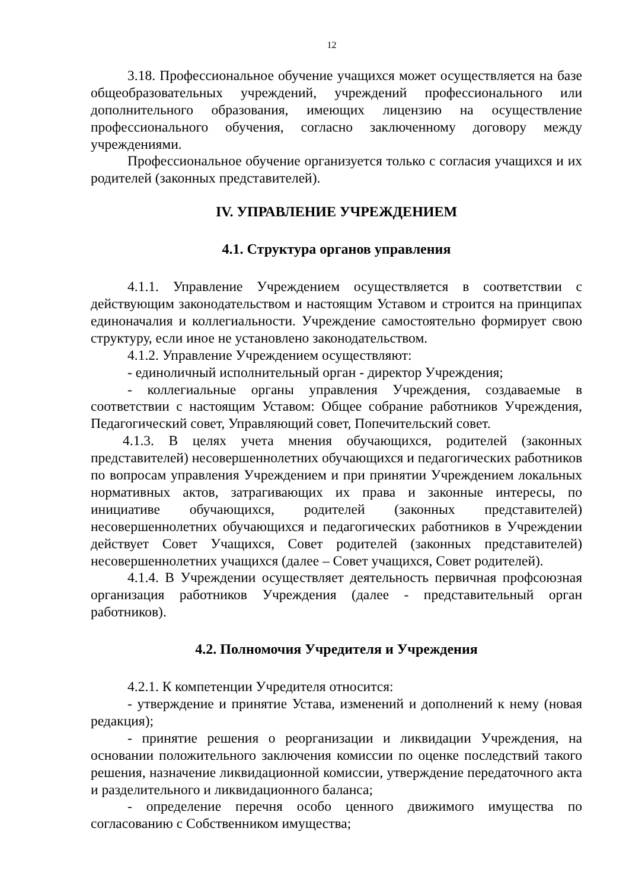12
3.18. Профессиональное обучение учащихся может осуществляется на базе общеобразовательных учреждений, учреждений профессионального или дополнительного образования, имеющих лицензию на осуществление профессионального обучения, согласно заключенному договору между учреждениями.
Профессиональное обучение организуется только с согласия учащихся и их родителей (законных представителей).
IV. УПРАВЛЕНИЕ УЧРЕЖДЕНИЕМ
4.1. Структура органов управления
4.1.1. Управление Учреждением осуществляется в соответствии с действующим законодательством и настоящим Уставом и строится на принципах единоначалия и коллегиальности. Учреждение самостоятельно формирует свою структуру, если иное не установлено законодательством.
4.1.2. Управление Учреждением осуществляют:
- единоличный исполнительный орган - директор Учреждения;
- коллегиальные органы управления Учреждения, создаваемые в соответствии с настоящим Уставом: Общее собрание работников Учреждения, Педагогический совет, Управляющий совет, Попечительский совет.
4.1.3. В целях учета мнения обучающихся, родителей (законных представителей) несовершеннолетних обучающихся и педагогических работников по вопросам управления Учреждением и при принятии Учреждением локальных нормативных актов, затрагивающих их права и законные интересы, по инициативе обучающихся, родителей (законных представителей) несовершеннолетних обучающихся и педагогических работников в Учреждении действует Совет Учащихся, Совет родителей (законных представителей) несовершеннолетних учащихся (далее – Совет учащихся, Совет родителей).
4.1.4. В Учреждении осуществляет деятельность первичная профсоюзная организация работников Учреждения (далее - представительный орган работников).
4.2. Полномочия Учредителя и Учреждения
4.2.1. К компетенции Учредителя относится:
- утверждение и принятие Устава, изменений и дополнений к нему (новая редакция);
- принятие решения о реорганизации и ликвидации Учреждения, на основании положительного заключения комиссии по оценке последствий такого решения, назначение ликвидационной комиссии, утверждение передаточного акта и разделительного и ликвидационного баланса;
- определение перечня особо ценного движимого имущества по согласованию с Собственником имущества;